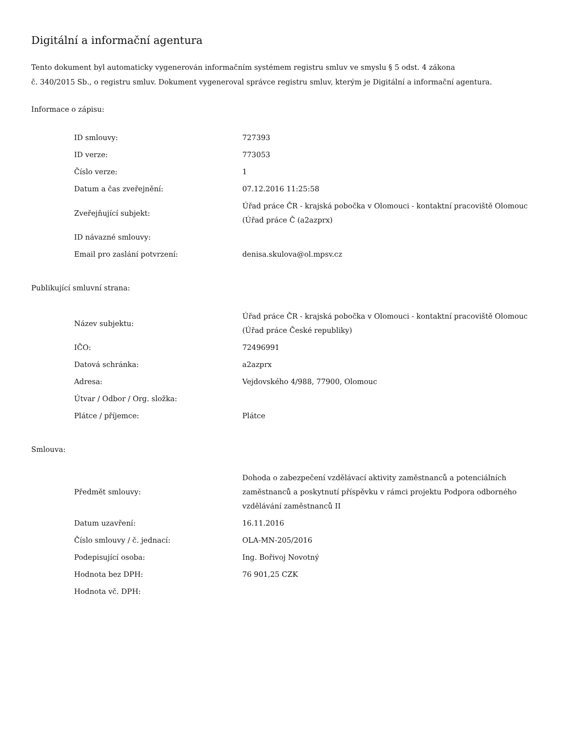Digitální a informační agentura
Tento dokument byl automaticky vygenerován informačním systémem registru smluv ve smyslu § 5 odst. 4 zákona
č. 340/2015 Sb., o registru smluv. Dokument vygeneroval správce registru smluv, kterým je Digitální a informační agentura.
Informace o zápisu:
| ID smlouvy: | 727393 |
| ID verze: | 773053 |
| Číslo verze: | 1 |
| Datum a čas zveřejnění: | 07.12.2016 11:25:58 |
| Zveřejňující subjekt: | Úřad práce ČR - krajská pobočka v Olomouci - kontaktní pracoviště Olomouc (Úřad práce Č (a2azprx) |
| ID návazné smlouvy: | |
| Email pro zaslání potvrzení: | denisa.skulova@ol.mpsv.cz |
Publikující smluvní strana:
| Název subjektu: | Úřad práce ČR - krajská pobočka v Olomouci - kontaktní pracoviště Olomouc (Úřad práce České republiky) |
| IČO: | 72496991 |
| Datová schránka: | a2azprx |
| Adresa: | Vejdovského 4/988, 77900, Olomouc |
| Útvar / Odbor / Org. složka: | |
| Plátce / příjemce: | Plátce |
Smlouva:
| Předmět smlouvy: | Dohoda o zabezpečení vzdělávací aktivity zaměstnanců a potenciálních zaměstnanců a poskytnutí příspěvku v rámci projektu Podpora odborného vzdělávání zaměstnanců II |
| Datum uzavření: | 16.11.2016 |
| Číslo smlouvy / č. jednací: | OLA-MN-205/2016 |
| Podepisující osoba: | Ing. Bořivoj Novotný |
| Hodnota bez DPH: | 76 901,25 CZK |
| Hodnota vč. DPH: | |